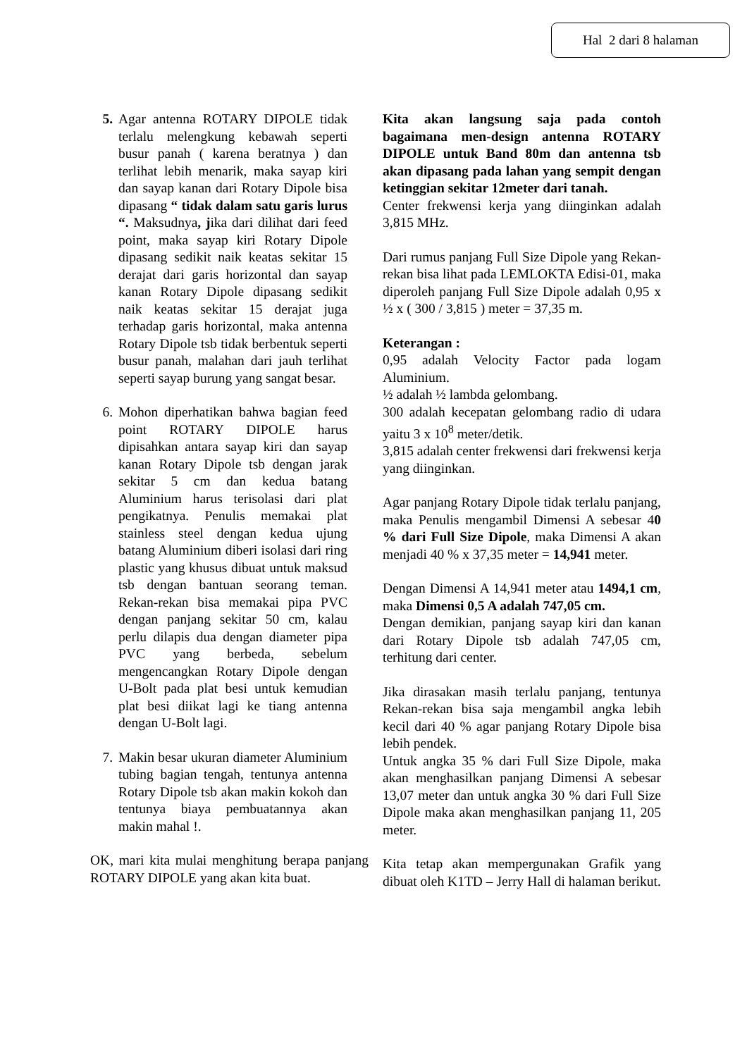Hal 2 dari 8 halaman
5. Agar antenna ROTARY DIPOLE tidak terlalu melengkung kebawah seperti busur panah ( karena beratnya ) dan terlihat lebih menarik, maka sayap kiri dan sayap kanan dari Rotary Dipole bisa dipasang “ tidak dalam satu garis lurus “. Maksudnya, jika dari dilihat dari feed point, maka sayap kiri Rotary Dipole dipasang sedikit naik keatas sekitar 15 derajat dari garis horizontal dan sayap kanan Rotary Dipole dipasang sedikit naik keatas sekitar 15 derajat juga terhadap garis horizontal, maka antenna Rotary Dipole tsb tidak berbentuk seperti busur panah, malahan dari jauh terlihat seperti sayap burung yang sangat besar.
6. Mohon diperhatikan bahwa bagian feed point ROTARY DIPOLE harus dipisahkan antara sayap kiri dan sayap kanan Rotary Dipole tsb dengan jarak sekitar 5 cm dan kedua batang Aluminium harus terisolasi dari plat pengikatnya. Penulis memakai plat stainless steel dengan kedua ujung batang Aluminium diberi isolasi dari ring plastic yang khusus dibuat untuk maksud tsb dengan bantuan seorang teman. Rekan-rekan bisa memakai pipa PVC dengan panjang sekitar 50 cm, kalau perlu dilapis dua dengan diameter pipa PVC yang berbeda, sebelum mengencangkan Rotary Dipole dengan U-Bolt pada plat besi untuk kemudian plat besi diikat lagi ke tiang antenna dengan U-Bolt lagi.
7. Makin besar ukuran diameter Aluminium tubing bagian tengah, tentunya antenna Rotary Dipole tsb akan makin kokoh dan tentunya biaya pembuatannya akan makin mahal !.
OK, mari kita mulai menghitung berapa panjang ROTARY DIPOLE yang akan kita buat.
Kita akan langsung saja pada contoh bagaimana men-design antenna ROTARY DIPOLE untuk Band 80m dan antenna tsb akan dipasang pada lahan yang sempit dengan ketinggian sekitar 12meter dari tanah.
Center frekwensi kerja yang diinginkan adalah 3,815 MHz.
Dari rumus panjang Full Size Dipole yang Rekan-rekan bisa lihat pada LEMLOKTA Edisi-01, maka diperoleh panjang Full Size Dipole adalah 0,95 x ½ x ( 300 / 3,815 ) meter = 37,35 m.
Keterangan :
0,95 adalah Velocity Factor pada logam Aluminium.
½ adalah ½ lambda gelombang.
300 adalah kecepatan gelombang radio di udara yaitu 3 x 10<sup>8</sup> meter/detik.
3,815 adalah center frekwensi dari frekwensi kerja yang diinginkan.
Agar panjang Rotary Dipole tidak terlalu panjang, maka Penulis mengambil Dimensi A sebesar 40 % dari Full Size Dipole, maka Dimensi A akan menjadi 40 % x 37,35 meter = 14,941 meter.
Dengan Dimensi A 14,941 meter atau 1494,1 cm, maka Dimensi 0,5 A adalah 747,05 cm.
Dengan demikian, panjang sayap kiri dan kanan dari Rotary Dipole tsb adalah 747,05 cm, terhitung dari center.
Jika dirasakan masih terlalu panjang, tentunya Rekan-rekan bisa saja mengambil angka lebih kecil dari 40 % agar panjang Rotary Dipole bisa lebih pendek.
Untuk angka 35 % dari Full Size Dipole, maka akan menghasilkan panjang Dimensi A sebesar 13,07 meter dan untuk angka 30 % dari Full Size Dipole maka akan menghasilkan panjang 11, 205 meter.
Kita tetap akan mempergunakan Grafik yang dibuat oleh K1TD – Jerry Hall di halaman berikut.